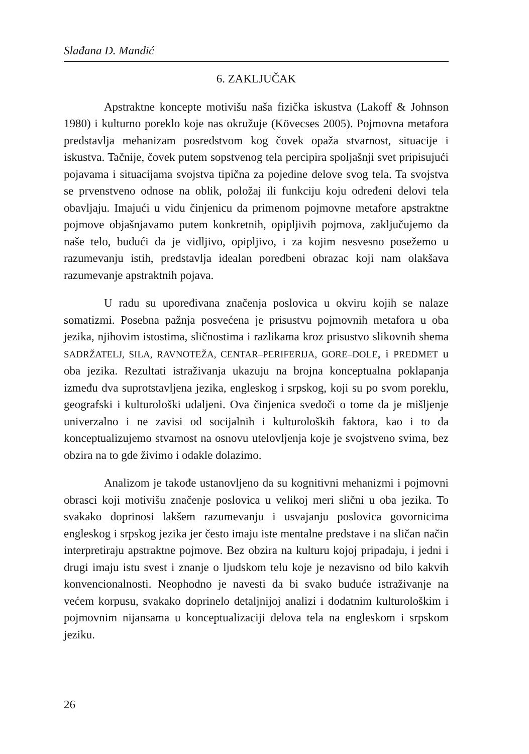Slađana D. Mandić
6. ZAKLJUČAK
Apstraktne koncepte motivišu naša fizička iskustva (Lakoff & Johnson 1980) i kulturno poreklo koje nas okružuje (Kövecses 2005). Pojmovna metafora predstavlja mehanizam posredstvom kog čovek opaža stvarnost, situacije i iskustva. Tačnije, čovek putem sopstvenog tela percipira spoljašnji svet pripisujući pojavama i situacijama svojstva tipična za pojedine delove svog tela. Ta svojstva se prvenstveno odnose na oblik, položaj ili funkciju koju određeni delovi tela obavljaju. Imajući u vidu činjenicu da primenom pojmovne metafore apstraktne pojmove objašnjavamo putem konkretnih, opipljivih pojmova, zaključujemo da naše telo, budući da je vidljivo, opipljivo, i za kojim nesvesno posežemo u razumevanju istih, predstavlja idealan poredbeni obrazac koji nam olakšava razumevanje apstraktnih pojava.
U radu su upoređivana značenja poslovica u okviru kojih se nalaze somatizmi. Posebna pažnja posvećena je prisustvu pojmovnih metafora u oba jezika, njihovim istostima, sličnostima i razlikama kroz prisustvo slikovnih shema SADRŽATELJ, SILA, RAVNOTEŽA, CENTAR–PERIFERIJA, GORE–DOLE, i PREDMET u oba jezika. Rezultati istraživanja ukazuju na brojna konceptualna poklapanja između dva suprotstavljena jezika, engleskog i srpskog, koji su po svom poreklu, geografski i kulturološki udaljeni. Ova činjenica svedoči o tome da je mišljenje univerzalno i ne zavisi od socijalnih i kulturoloških faktora, kao i to da konceptualizujemo stvarnost na osnovu utelovljenja koje je svojstveno svima, bez obzira na to gde živimo i odakle dolazimo.
Analizom je takođe ustanovljeno da su kognitivni mehanizmi i pojmovni obrasci koji motivišu značenje poslovica u velikoj meri slični u oba jezika. To svakako doprinosi lakšem razumevanju i usvajanju poslovica govornicima engleskog i srpskog jezika jer često imaju iste mentalne predstave i na sličan način interpretiraju apstraktne pojmove. Bez obzira na kulturu kojoj pripadaju, i jedni i drugi imaju istu svest i znanje o ljudskom telu koje je nezavisno od bilo kakvih konvencionalnosti. Neophodno je navesti da bi svako buduće istraživanje na većem korpusu, svakako doprinelo detaljnijoj analizi i dodatnim kulturološkim i pojmovnim nijansama u konceptualizaciji delova tela na engleskom i srpskom jeziku.
26